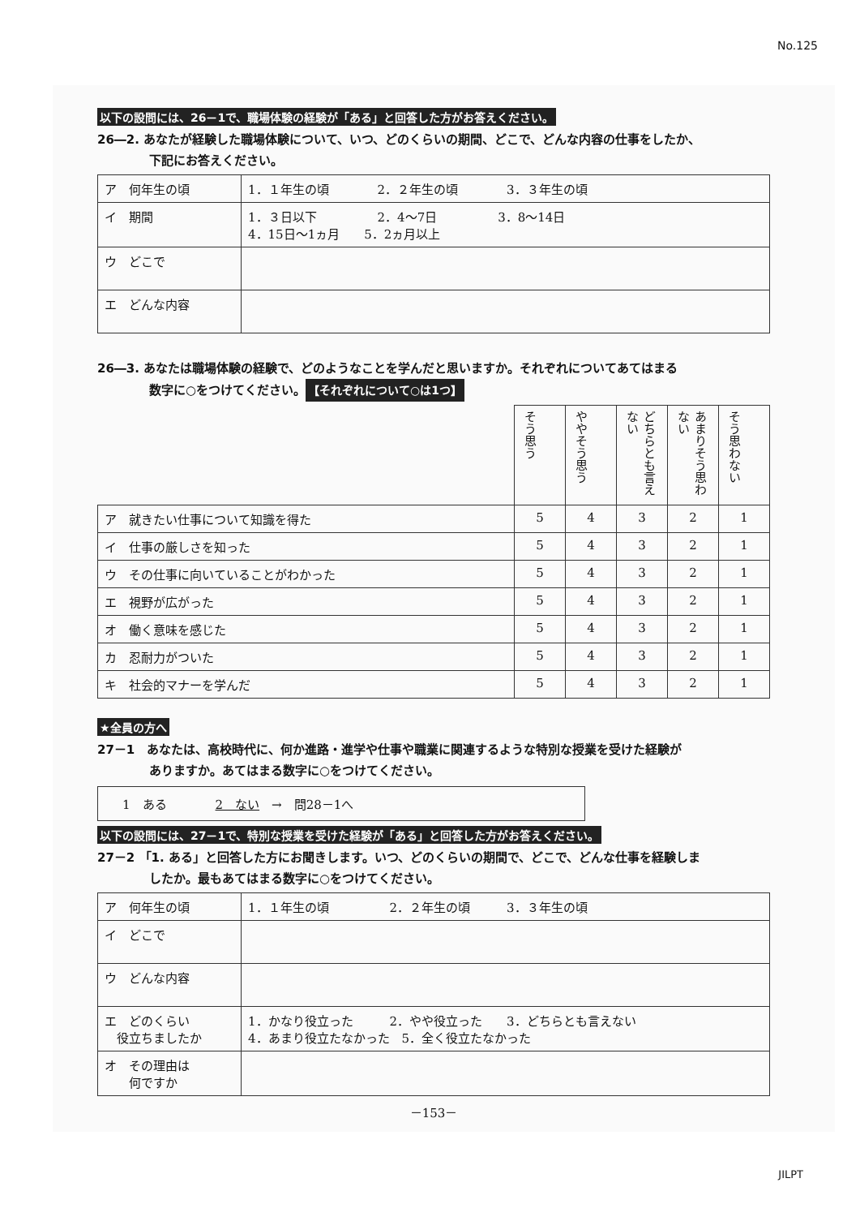No.125
以下の設問には、26－1で、職場体験の経験が「ある」と回答した方がお答えください。
26―2. あなたが経験した職場体験について、いつ、どのくらいの期間、どこで、どんな内容の仕事をしたか、
下記にお答えください。
| ア 何年生の頃 | 1．１年生の頃 2．２年生の頃 3．３年生の頃 |
| イ 期間 | 1．３日以下 2．4～7日 3．8～14日 4．15日～1ヵ月 5．2ヵ月以上 |
| ウ どこで | |
| エ どんな内容 | |
26―3. あなたは職場体験の経験で、どのようなことを学んだと思いますか。それぞれについてあてはまる
数字に○をつけてください。 【それぞれについて○は1つ】
| | そう思う | ややそう思う | どちらとも言えない | あまりそう思わない | そう思わない |
| ア 就きたい仕事について知識を得た | 5 | 4 | 3 | 2 | 1 |
| イ 仕事の厳しさを知った | 5 | 4 | 3 | 2 | 1 |
| ウ その仕事に向いていることがわかった | 5 | 4 | 3 | 2 | 1 |
| エ 視野が広がった | 5 | 4 | 3 | 2 | 1 |
| オ 働く意味を感じた | 5 | 4 | 3 | 2 | 1 |
| カ 忍耐力がついた | 5 | 4 | 3 | 2 | 1 |
| キ 社会的マナーを学んだ | 5 | 4 | 3 | 2 | 1 |
★全員の方へ
27－1　あなたは、高校時代に、何か進路・進学や仕事や職業に関連するような特別な授業を受けた経験が
ありますか。あてはまる数字に○をつけてください。
1　ある　　　　2　ない　→　問28－1へ
以下の設問には、27－1で、特別な授業を受けた経験が「ある」と回答した方がお答えください。
27－2 「1. ある」と回答した方にお聞きします。いつ、どのくらいの期間で、どこで、どんな仕事を経験しま
したか。最もあてはまる数字に○をつけてください。
| ア 何年生の頃 | 1．１年生の頃 2．２年生の頃 3．３年生の頃 |
| イ どこで | |
| ウ どんな内容 | |
| エ どのくらい 役立ちましたか | 1．かなり役立った 2．やや役立った 3．どちらとも言えない 4．あまり役立たなかった 5．全く役立たなかった |
| オ その理由は 何ですか | |
－153－
JILPT